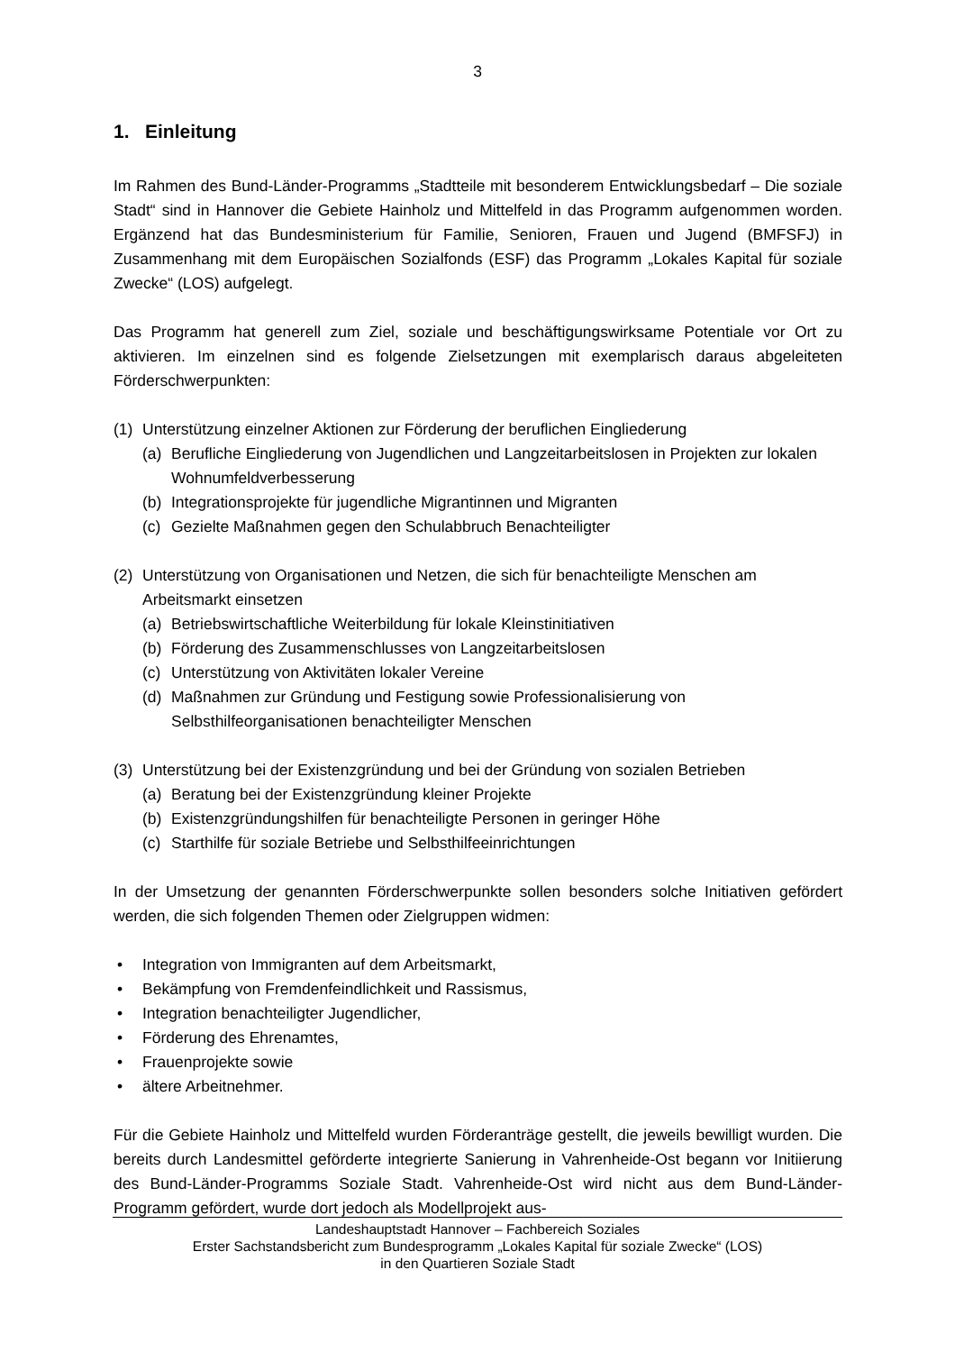3
1. Einleitung
Im Rahmen des Bund-Länder-Programms „Stadtteile mit besonderem Entwicklungsbedarf – Die soziale Stadt“ sind in Hannover die Gebiete Hainholz und Mittelfeld in das Programm aufgenommen worden. Ergänzend hat das Bundesministerium für Familie, Senioren, Frauen und Jugend (BMFSFJ) in Zusammenhang mit dem Europäischen Sozialfonds (ESF) das Programm „Lokales Kapital für soziale Zwecke“ (LOS) aufgelegt.
Das Programm hat generell zum Ziel, soziale und beschäftigungswirksame Potentiale vor Ort zu aktivieren. Im einzelnen sind es folgende Zielsetzungen mit exemplarisch daraus abgeleiteten Förderschwerpunkten:
(1) Unterstützung einzelner Aktionen zur Förderung der beruflichen Eingliederung
(a) Berufliche Eingliederung von Jugendlichen und Langzeitarbeitslosen in Projekten zur lokalen Wohnumfeldverbesserung
(b) Integrationsprojekte für jugendliche Migrantinnen und Migranten
(c) Gezielte Maßnahmen gegen den Schulabbruch Benachteiligter
(2) Unterstützung von Organisationen und Netzen, die sich für benachteiligte Menschen am Arbeitsmarkt einsetzen
(a) Betriebswirtschaftliche Weiterbildung für lokale Kleinstinitiativen
(b) Förderung des Zusammenschlusses von Langzeitarbeitslosen
(c) Unterstützung von Aktivitäten lokaler Vereine
(d) Maßnahmen zur Gründung und Festigung sowie Professionalisierung von Selbsthilfeorganisationen benachteiligter Menschen
(3) Unterstützung bei der Existenzgründung und bei der Gründung von sozialen Betrieben
(a) Beratung bei der Existenzgründung kleiner Projekte
(b) Existenzgründungshilfen für benachteiligte Personen in geringer Höhe
(c) Starthilfe für soziale Betriebe und Selbsthilfeeinrichtungen
In der Umsetzung der genannten Förderschwerpunkte sollen besonders solche Initiativen gefördert werden, die sich folgenden Themen oder Zielgruppen widmen:
• Integration von Immigranten auf dem Arbeitsmarkt,
• Bekämpfung von Fremdenfeindlichkeit und Rassismus,
• Integration benachteiligter Jugendlicher,
• Förderung des Ehrenamtes,
• Frauenprojekte sowie
• ältere Arbeitnehmer.
Für die Gebiete Hainholz und Mittelfeld wurden Förderanträge gestellt, die jeweils bewilligt wurden. Die bereits durch Landesmittel geförderte integrierte Sanierung in Vahrenheide-Ost begann vor Initiierung des Bund-Länder-Programms Soziale Stadt. Vahrenheide-Ost wird nicht aus dem Bund-Länder-Programm gefördert, wurde dort jedoch als Modellprojekt aus-
Landeshauptstadt Hannover – Fachbereich Soziales
Erster Sachstandsbericht zum Bundesprogramm „Lokales Kapital für soziale Zwecke“ (LOS)
in den Quartieren Soziale Stadt